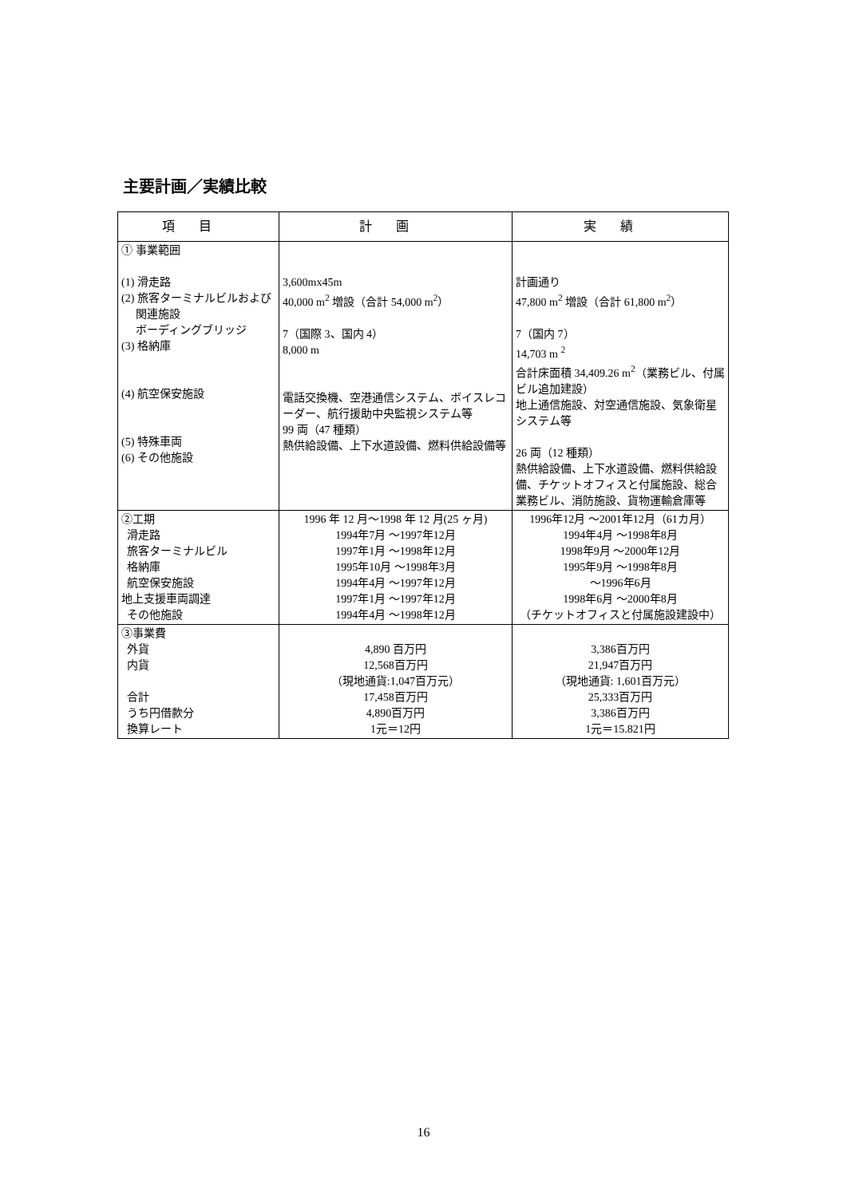主要計画／実績比較
| 項目 | 計画 | 実績 |
| --- | --- | --- |
| ① 事業範囲 (1) 滑走路 (2) 旅客ターミナルビルおよび 関連施設 ボーディングブリッジ (3) 格納庫 (4) 航空保安施設 (5) 特殊車両 (6) その他施設 | 3,600mx45m 40,000 m<sup>2</sup> 増設（合計 54,000 m<sup>2</sup>） 7（国際 3、国内 4） 8,000 m 電話交換機、空港通信システム、ボイスレコーダー、航行援助中央監視システム等 99 両（47 種類） 熱供給設備、上下水道設備、燃料供給設備等 | 計画通り 47,800 m<sup>2</sup> 増設（合計 61,800 m<sup>2</sup>） 7（国内 7） 14,703 m <sup>2</sup> 合計床面積 34,409.26 m<sup>2</sup>（業務ビル、付属ビル追加建設） 地上通信施設、対空通信施設、気象衛星システム等 26 両（12 種類） 熱供給設備、上下水道設備、燃料供給設備、チケットオフィスと付属施設、総合業務ビル、消防施設、貨物運輸倉庫等 |
| ②工期 滑走路 旅客ターミナルビル 格納庫 航空保安施設 地上支援車両調達 その他施設 | 1996 年 12 月～1998 年 12 月(25 ヶ月) 1994年7月 ～1997年12月 1997年1月 ～1998年12月 1995年10月 ～1998年3月 1994年4月 ～1997年12月 1997年1月 ～1997年12月 1994年4月 ～1998年12月 | 1996年12月 ～2001年12月（61カ月） 1994年4月 ～1998年8月 1998年9月 ～2000年12月 1995年9月 ～1998年8月 ～1996年6月 1998年6月 ～2000年8月 （チケットオフィスと付属施設建設中） |
| ③事業費 外貨 内貨 合計 うち円借款分 換算レート | 4,890 百万円 12,568百万円 （現地通貨:1,047百万元） 17,458百万円 4,890百万円 1元＝12円 | 3,386百万円 21,947百万円 （現地通貨: 1,601百万元） 25,333百万円 3,386百万円 1元＝15.821円 |
16